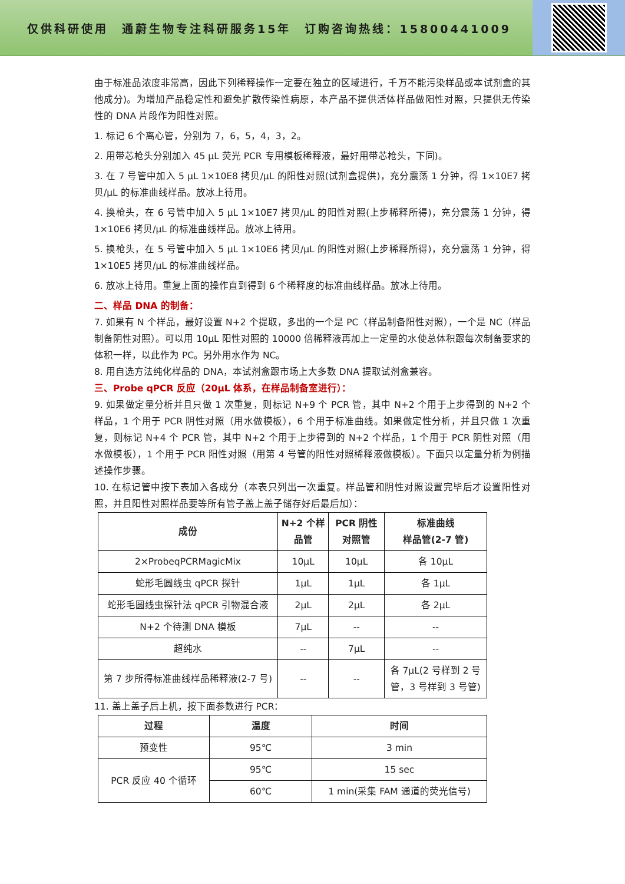仅供科研使用　通蔚生物专注科研服务15年　订购咨询热线：15800441009
由于标准品浓度非常高，因此下列稀释操作一定要在独立的区域进行，千万不能污染样品或本试剂盒的其他成分)。为增加产品稳定性和避免扩散传染性病原，本产品不提供活体样品做阳性对照，只提供无传染性的 DNA 片段作为阳性对照。
1. 标记 6 个离心管，分别为 7，6，5，4，3，2。
2. 用带芯枪头分别加入 45 μL 荧光 PCR 专用模板稀释液，最好用带芯枪头，下同)。
3. 在 7 号管中加入 5 μL 1×10E8 拷贝/μL 的阳性对照(试剂盒提供)，充分震荡 1 分钟，得 1×10E7 拷贝/μL 的标准曲线样品。放冰上待用。
4. 换枪头，在 6 号管中加入 5 μL 1×10E7 拷贝/μL 的阳性对照(上步稀释所得)，充分震荡 1 分钟，得 1×10E6 拷贝/μL 的标准曲线样品。放冰上待用。
5. 换枪头，在 5 号管中加入 5 μL 1×10E6 拷贝/μL 的阳性对照(上步稀释所得)，充分震荡 1 分钟，得 1×10E5 拷贝/μL 的标准曲线样品。
6. 放冰上待用。重复上面的操作直到得到 6 个稀释度的标准曲线样品。放冰上待用。
二、样品 DNA 的制备：
7. 如果有 N 个样品，最好设置 N+2 个提取，多出的一个是 PC（样品制备阳性对照），一个是 NC（样品制备阴性对照）。可以用 10μL 阳性对照的 10000 倍稀释液再加上一定量的水使总体积跟每次制备要求的体积一样，以此作为 PC。另外用水作为 NC。
8. 用自选方法纯化样品的 DNA，本试剂盒跟市场上大多数 DNA 提取试剂盒兼容。
三、Probe qPCR 反应（20μL 体系，在样品制备室进行）：
9. 如果做定量分析并且只做 1 次重复，则标记 N+9 个 PCR 管，其中 N+2 个用于上步得到的 N+2 个样品，1 个用于 PCR 阴性对照（用水做模板），6 个用于标准曲线。如果做定性分析，并且只做 1 次重复，则标记 N+4 个 PCR 管，其中 N+2 个用于上步得到的 N+2 个样品，1 个用于 PCR 阴性对照（用水做模板），1 个用于 PCR 阳性对照（用第 4 号管的阳性对照稀释液做模板）。下面只以定量分析为例描述操作步骤。
10. 在标记管中按下表加入各成分（本表只列出一次重复。样品管和阴性对照设置完毕后才设置阳性对照，并且阳性对照样品要等所有管子盖上盖子储存好后最后加）：
| 成份 | N+2 个样品管 | PCR 阴性对照管 | 标准曲线 样品管(2-7 管) |
| --- | --- | --- | --- |
| 2×ProbeqPCRMagicMix | 10μL | 10μL | 各 10μL |
| 蛇形毛圆线虫 qPCR 探针 | 1μL | 1μL | 各 1μL |
| 蛇形毛圆线虫探针法 qPCR 引物混合液 | 2μL | 2μL | 各 2μL |
| N+2 个待测 DNA 模板 | 7μL | -- | -- |
| 超纯水 | -- | 7μL | -- |
| 第 7 步所得标准曲线样品稀释液(2-7 号) | -- | -- | 各 7μL(2 号样到 2 号管，3 号样到 3 号管) |
11. 盖上盖子后上机，按下面参数进行 PCR：
| 过程 | 温度 | 时间 |
| --- | --- | --- |
| 预变性 | 95℃ | 3 min |
| PCR 反应 40 个循环 | 95℃ | 15 sec |
| | 60℃ | 1 min(采集 FAM 通道的荧光信号) |